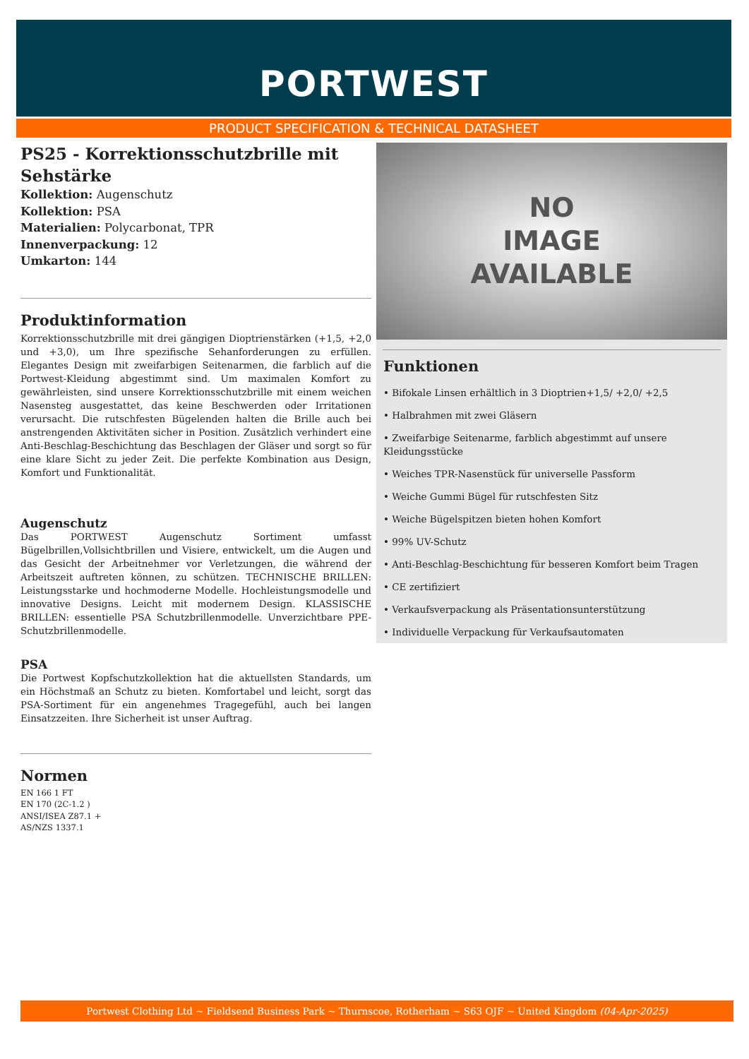PORTWEST
PRODUCT SPECIFICATION & TECHNICAL DATASHEET
PS25 - Korrektionsschutzbrille mit Sehstärke
Kollektion: Augenschutz
Kollektion: PSA
Materialien: Polycarbonat, TPR
Innenverpackung: 12
Umkarton: 144
Produktinformation
Korrektionsschutzbrille mit drei gängigen Dioptrienstärken (+1,5, +2,0 und +3,0), um Ihre spezifische Sehanforderungen zu erfüllen. Elegantes Design mit zweifarbigen Seitenarmen, die farblich auf die Portwest-Kleidung abgestimmt sind. Um maximalen Komfort zu gewährleisten, sind unsere Korrektionsschutzbrille mit einem weichen Nasensteg ausgestattet, das keine Beschwerden oder Irritationen verursacht. Die rutschfesten Bügelenden halten die Brille auch bei anstrengenden Aktivitäten sicher in Position. Zusätzlich verhindert eine Anti-Beschlag-Beschichtung das Beschlagen der Gläser und sorgt so für eine klare Sicht zu jeder Zeit. Die perfekte Kombination aus Design, Komfort und Funktionalität.
Augenschutz
Das PORTWEST Augenschutz Sortiment umfasst Bügelbrillen,Vollsichtbrillen und Visiere, entwickelt, um die Augen und das Gesicht der Arbeitnehmer vor Verletzungen, die während der Arbeitszeit auftreten können, zu schützen. TECHNISCHE BRILLEN: Leistungsstarke und hochmoderne Modelle. Hochleistungsmodelle und innovative Designs. Leicht mit modernem Design. KLASSISCHE BRILLEN: essentielle PSA Schutzbrillenmodelle. Unverzichtbare PPE-Schutzbrillenmodelle.
PSA
Die Portwest Kopfschutzkollektion hat die aktuellsten Standards, um ein Höchstmaß an Schutz zu bieten. Komfortabel und leicht, sorgt das PSA-Sortiment für ein angenehmes Tragegefühl, auch bei langen Einsatzzeiten. Ihre Sicherheit ist unser Auftrag.
Normen
EN 166 1 FT
EN 170 (2C-1.2 )
ANSI/ISEA Z87.1 +
AS/NZS 1337.1
NO
IMAGE
AVAILABLE
Funktionen
• Bifokale Linsen erhältlich in 3 Dioptrien+1,5/ +2,0/ +2,5
• Halbrahmen mit zwei Gläsern
• Zweifarbige Seitenarme, farblich abgestimmt auf unsere Kleidungsstücke
• Weiches TPR-Nasenstück für universelle Passform
• Weiche Gummi Bügel für rutschfesten Sitz
• Weiche Bügelspitzen bieten hohen Komfort
• 99% UV-Schutz
• Anti-Beschlag-Beschichtung für besseren Komfort beim Tragen
• CE zertifiziert
• Verkaufsverpackung als Präsentationsunterstützung
• Individuelle Verpackung für Verkaufsautomaten
Portwest Clothing Ltd ~ Fieldsend Business Park ~ Thurnscoe, Rotherham ~ S63 OJF ~ United Kingdom (04-Apr-2025)